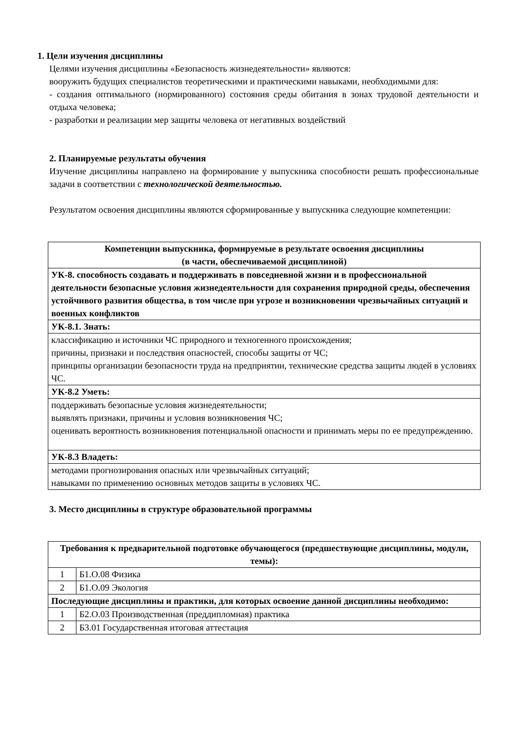1. Цели изучения дисциплины
Целями изучения дисциплины «Безопасность жизнедеятельности» являются:
вооружить будущих специалистов теоретическими и практическими навыками, необходимыми для:
- создания оптимального (нормированного) состояния среды обитания в зонах трудовой деятельности и отдыха человека;
- разработки и реализации мер защиты человека от негативных воздействий
2. Планируемые результаты обучения
Изучение дисциплины направлено на формирование у выпускника способности решать профессиональные задачи в соответствии с технологической деятельностью.
Результатом освоения дисциплины являются сформированные у выпускника следующие компетенции:
| Компетенции выпускника, формируемые в результате освоения дисциплины (в части, обеспечиваемой дисциплиной) |
| --- |
| УК-8. способность создавать и поддерживать в повседневной жизни и в профессиональной деятельности безопасные условия жизнедеятельности для сохранения природной среды, обеспечения устойчивого развития общества, в том числе при угрозе и возникновении чрезвычайных ситуаций и военных конфликтов |
| УК-8.1. Знать: |
| классификацию и источники ЧС природного и техногенного происхождения; причины, признаки и последствия опасностей, способы защиты от ЧС; принципы организации безопасности труда на предприятии, технические средства защиты людей в условиях ЧС. |
| УК-8.2 Уметь: |
| поддерживать безопасные условия жизнедеятельности; выявлять признаки, причины и условия возникновения ЧС; оценивать вероятность возникновения потенциальной опасности и принимать меры по ее предупреждению. |
| УК-8.3 Владеть: |
| методами прогнозирования опасных или чрезвычайных ситуаций; навыками по применению основных методов защиты в условиях ЧС. |
3. Место дисциплины в структуре образовательной программы
| Требования к предварительной подготовке обучающегося (предшествующие дисциплины, модули, темы): | |
| --- | --- |
| 1 | Б1.О.08 Физика |
| 2 | Б1.О.09 Экология |
| Последующие дисциплины и практики, для которых освоение данной дисциплины необходимо: | |
| 1 | Б2.О.03 Производственная (преддипломная) практика |
| 2 | Б3.01 Государственная итоговая аттестация |